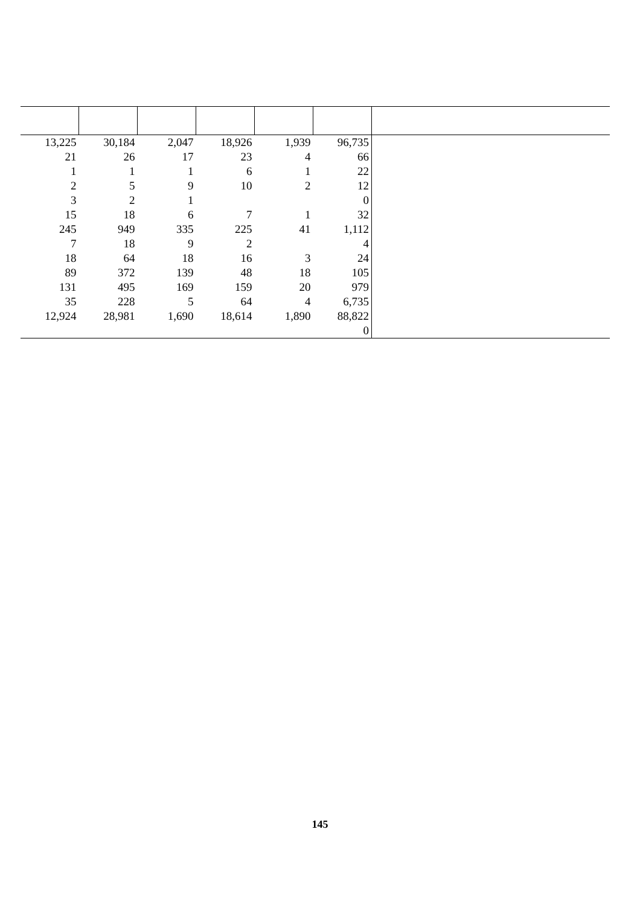| 13,225 | 30,184 | 2,047 | 18,926 | 1,939 | 96,735 | |
| 21 | 26 | 17 | 23 | 4 | 66 | |
| 1 | 1 | 1 | 6 | 1 | 22 | |
| 2 | 5 | 9 | 10 | 2 | 12 | |
| 3 | 2 | 1 | | | 0 | |
| 15 | 18 | 6 | 7 | 1 | 32 | |
| 245 | 949 | 335 | 225 | 41 | 1,112 | |
| 7 | 18 | 9 | 2 | | 4 | |
| 18 | 64 | 18 | 16 | 3 | 24 | |
| 89 | 372 | 139 | 48 | 18 | 105 | |
| 131 | 495 | 169 | 159 | 20 | 979 | |
| 35 | 228 | 5 | 64 | 4 | 6,735 | |
| 12,924 | 28,981 | 1,690 | 18,614 | 1,890 | 88,822 | |
| | | | | | 0 | |
145